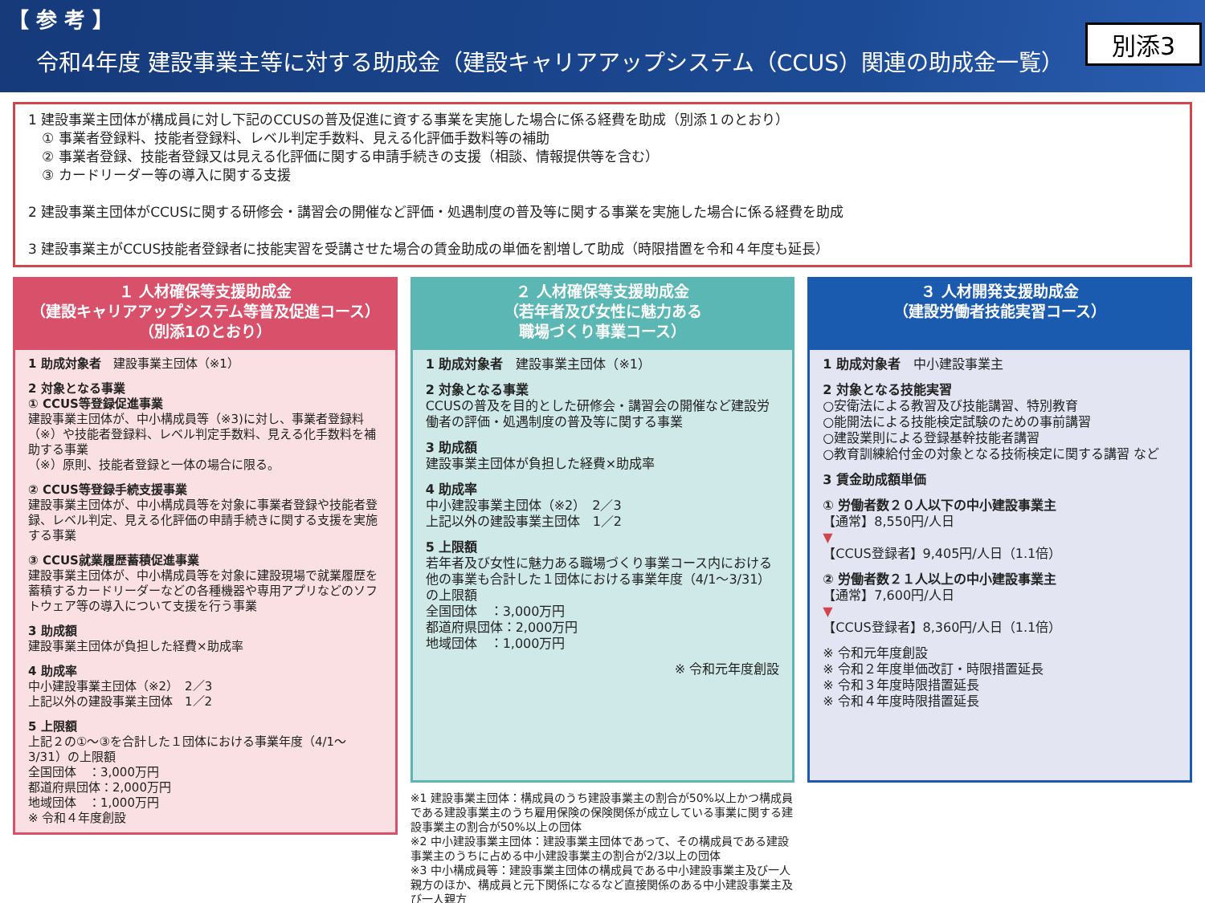【 参 考 】
令和4年度 建設事業主等に対する助成金（建設キャリアアップシステム（CCUS）関連の助成金一覧）
別添3
1 建設事業主団体が構成員に対し下記のCCUSの普及促進に資する事業を実施した場合に係る経費を助成（別添１のとおり）
　① 事業者登録料、技能者登録料、レベル判定手数料、見える化評価手数料等の補助
　② 事業者登録、技能者登録又は見える化評価に関する申請手続きの支援（相談、情報提供等を含む）
　③ カードリーダー等の導入に関する支援
2 建設事業主団体がCCUSに関する研修会・講習会の開催など評価・処遇制度の普及等に関する事業を実施した場合に係る経費を助成
3 建設事業主がCCUS技能者登録者に技能実習を受講させた場合の賃金助成の単価を割増して助成（時限措置を令和４年度も延長）
１ 人材確保等支援助成金
（建設キャリアアップシステム等普及促進コース）
（別添1のとおり）
1 助成対象者　建設事業主団体（※1）
2 対象となる事業
① CCUS等登録促進事業
建設事業主団体が、中小構成員等（※3)に対し、事業者登録料（※）や技能者登録料、レベル判定手数料、見える化手数料を補助する事業
（※）原則、技能者登録と一体の場合に限る。
② CCUS等登録手続支援事業
建設事業主団体が、中小構成員等を対象に事業者登録や技能者登録、レベル判定、見える化評価の申請手続きに関する支援を実施する事業
③ CCUS就業履歴蓄積促進事業
建設事業主団体が、中小構成員等を対象に建設現場で就業履歴を蓄積するカードリーダーなどの各種機器や専用アプリなどのソフトウェア等の導入について支援を行う事業
3 助成額
建設事業主団体が負担した経費×助成率
4 助成率
中小建設事業主団体（※2）　2／3
上記以外の建設事業主団体　1／2
5 上限額
上記２の①～③を合計した１団体における事業年度（4/1～3/31）の上限額
全国団体　：3,000万円
都道府県団体：2,000万円
地域団体　：1,000万円
※ 令和４年度創設
２ 人材確保等支援助成金
（若年者及び女性に魅力ある
職場づくり事業コース）
1 助成対象者　建設事業主団体（※1）
2 対象となる事業
CCUSの普及を目的とした研修会・講習会の開催など建設労働者の評価・処遇制度の普及等に関する事業
3 助成額
建設事業主団体が負担した経費×助成率
4 助成率
中小建設事業主団体（※2）　2／3
上記以外の建設事業主団体　1／2
5 上限額
若年者及び女性に魅力ある職場づくり事業コース内における他の事業も合計した１団体における事業年度（4/1～3/31）の上限額
全国団体　：3,000万円
都道府県団体：2,000万円
地域団体　：1,000万円
※ 令和元年度創設
※1 建設事業主団体：構成員のうち建設事業主の割合が50%以上かつ構成員である建設事業主のうち雇用保険の保険関係が成立している事業に関する建設事業主の割合が50%以上の団体
※2 中小建設事業主団体：建設事業主団体であって、その構成員である建設事業主のうちに占める中小建設事業主の割合が2/3以上の団体
※3 中小構成員等：建設事業主団体の構成員である中小建設事業主及び一人親方のほか、構成員と元下関係になるなど直接関係のある中小建設事業主及び一人親方
３ 人材開発支援助成金
（建設労働者技能実習コース）
1 助成対象者　中小建設事業主
2 対象となる技能実習
○安衛法による教習及び技能講習、特別教育
○能開法による技能検定試験のための事前講習
○建設業則による登録基幹技能者講習
○教育訓練給付金の対象となる技術検定に関する講習 など
3 賃金助成額単価
① 労働者数２０人以下の中小建設事業主
【通常】8,550円/人日
▼
【CCUS登録者】9,405円/人日（1.1倍）
② 労働者数２１人以上の中小建設事業主
【通常】7,600円/人日
▼
【CCUS登録者】8,360円/人日（1.1倍）
※ 令和元年度創設
※ 令和２年度単価改訂・時限措置延長
※ 令和３年度時限措置延長
※ 令和４年度時限措置延長